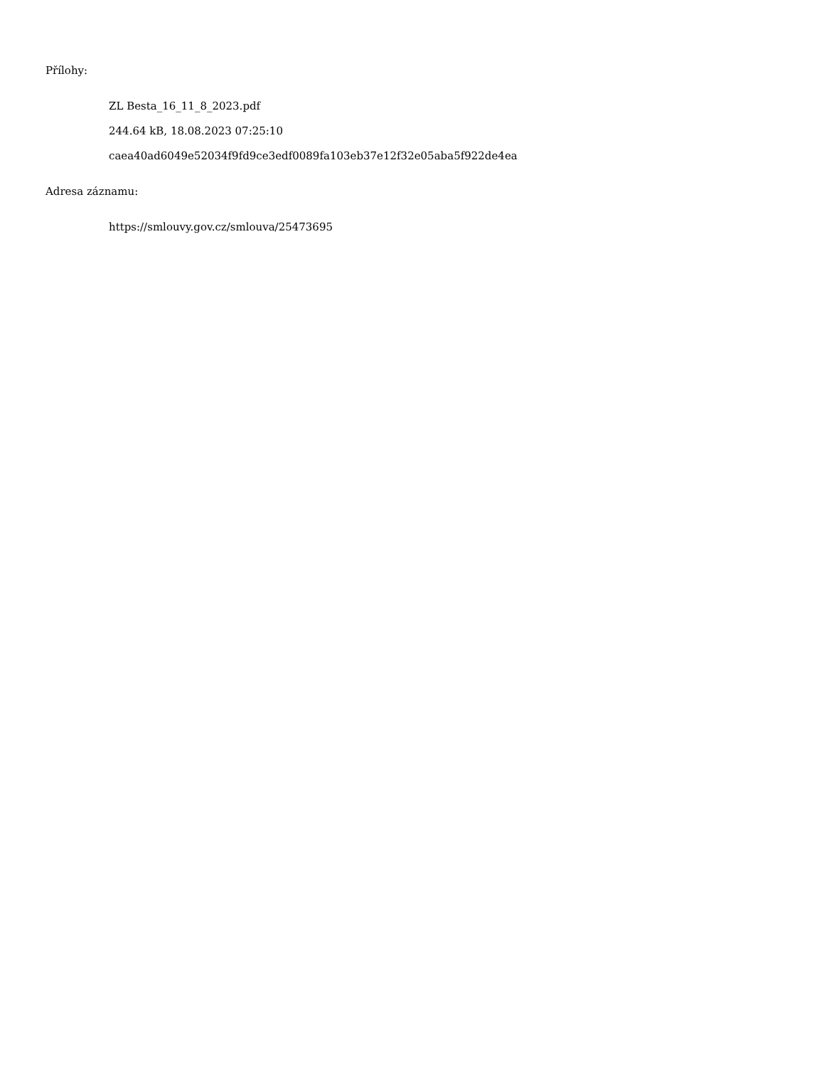Přílohy:
ZL Besta_16_11_8_2023.pdf
244.64 kB, 18.08.2023 07:25:10
caea40ad6049e52034f9fd9ce3edf0089fa103eb37e12f32e05aba5f922de4ea
Adresa záznamu:
https://smlouvy.gov.cz/smlouva/25473695